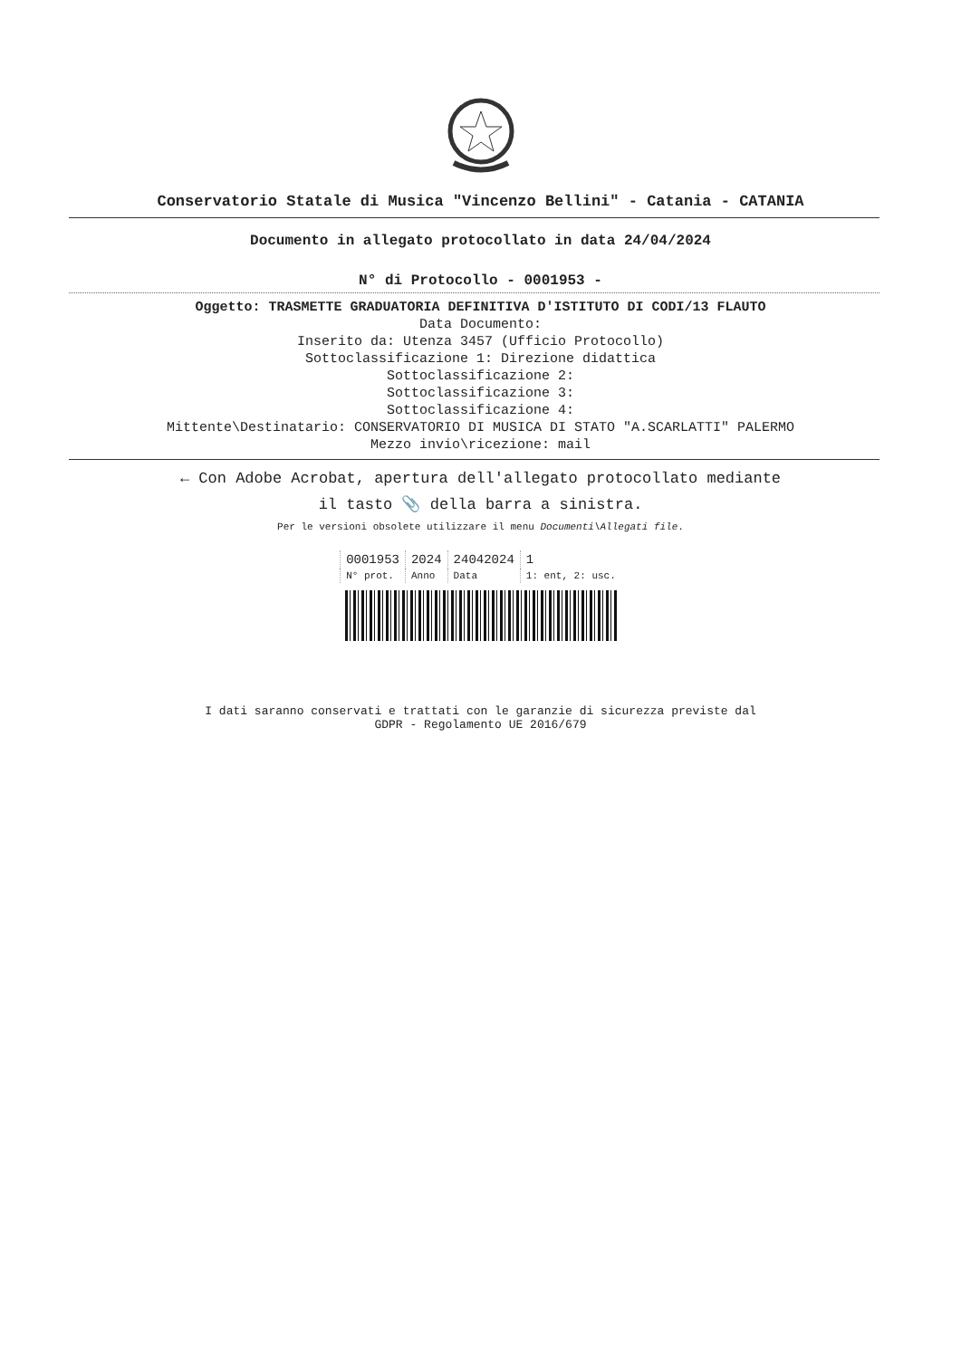Conservatorio Statale di Musica "Vincenzo Bellini" - Catania - CATANIA
Documento in allegato protocollato in data 24/04/2024
N° di Protocollo - 0001953 -
Oggetto: TRASMETTE GRADUATORIA DEFINITIVA D'ISTITUTO DI CODI/13 FLAUTO
Data Documento:
Inserito da: Utenza 3457 (Ufficio Protocollo)
Sottoclassificazione 1: Direzione didattica
Sottoclassificazione 2:
Sottoclassificazione 3:
Sottoclassificazione 4:
Mittente\Destinatario: CONSERVATORIO DI MUSICA DI STATO "A.SCARLATTI" PALERMO
Mezzo invio\ricezione: mail
← Con Adobe Acrobat, apertura dell'allegato protocollato mediante
il tasto 📎 della barra a sinistra.
Per le versioni obsolete utilizzare il menu Documenti\Allegati file.
| 0001953 | 2024 | 24042024 | 1 |
| N° prot. | Anno | Data | 1: ent, 2: usc. |
I dati saranno conservati e trattati con le garanzie di sicurezza previste dal
GDPR - Regolamento UE 2016/679